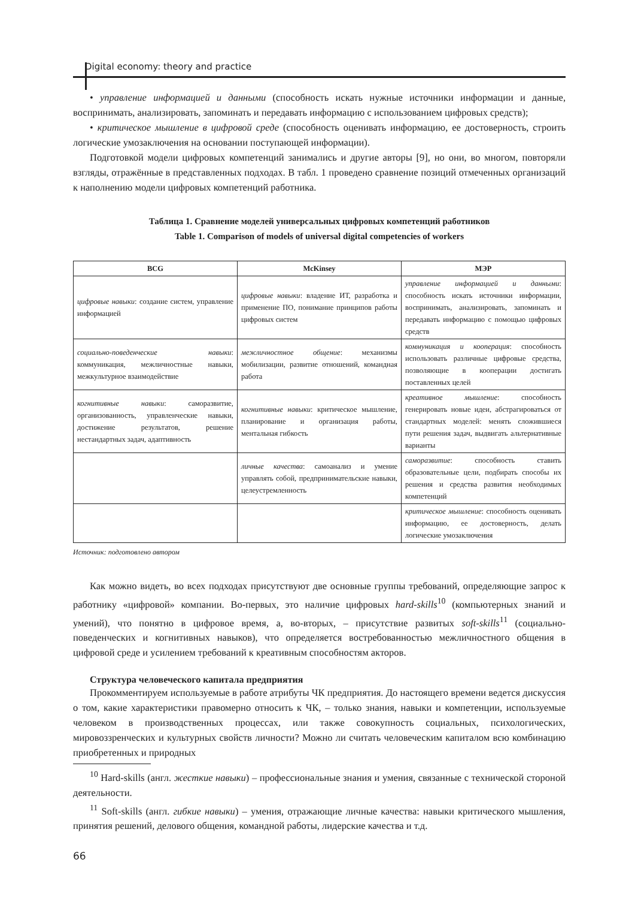Digital economy: theory and practice
• управление информацией и данными (способность искать нужные источники информации и данные, воспринимать, анализировать, запоминать и передавать информацию с использованием цифровых средств);
• критическое мышление в цифровой среде (способность оценивать информацию, ее достоверность, строить логические умозаключения на основании поступающей информации).
Подготовкой модели цифровых компетенций занимались и другие авторы [9], но они, во многом, повторяли взгляды, отражённые в представленных подходах. В табл. 1 проведено сравнение позиций отмеченных организаций к наполнению модели цифровых компетенций работника.
Таблица 1. Сравнение моделей универсальных цифровых компетенций работников
Table 1. Comparison of models of universal digital competencies of workers
| BCG | McKinsey | МЭР |
| --- | --- | --- |
| цифровые навыки : создание систем, управление информацией | цифровые навыки : владение ИТ, разработка и применение ПО, понимание принципов работы цифровых систем | управление информацией и данными : способность искать источники информации, воспринимать, анализировать, запоминать и передавать информацию с помощью цифровых средств |
| социально-поведенческие навыки : коммуникация, межличностные навыки, межкультурное взаимодействие | межличностное общение : механизмы мобилизации, развитие отношений, командная работа | коммуникация и кооперация : способность использовать различные цифровые средства, позволяющие в кооперации достигать поставленных целей |
| когнитивные навыки : саморазвитие, организованность, управленческие навыки, достижение результатов, решение нестандартных задач, адаптивность | когнитивные навыки : критическое мышление, планирование и организация работы, ментальная гибкость | креативное мышление : способность генерировать новые идеи, абстрагироваться от стандартных моделей: менять сложившиеся пути решения задач, выдвигать альтернативные варианты |
| | личные качества : самоанализ и умение управлять собой, предпринимательские навыки, целеустремленность | саморазвитие : способность ставить образовательные цели, подбирать способы их решения и средства развития необходимых компетенций |
| | | критическое мышление : способность оценивать информацию, ее достоверность, делать логические умозаключения |
Источник: подготовлено автором
Как можно видеть, во всех подходах присутствуют две основные группы требований, определяющие запрос к работнику «цифровой» компании. Во-первых, это наличие цифровых hard-skills<sup>10</sup> (компьютерных знаний и умений), что понятно в цифровое время, а, во-вторых, – присутствие развитых soft-skills<sup>11</sup> (социально-поведенческих и когнитивных навыков), что определяется востребованностью межличностного общения в цифровой среде и усилением требований к креативным способностям акторов.
Структура человеческого капитала предприятия
Прокомментируем используемые в работе атрибуты ЧК предприятия. До настоящего времени ведется дискуссия о том, какие характеристики правомерно относить к ЧК, – только знания, навыки и компетенции, используемые человеком в производственных процессах, или также совокупность социальных, психологических, мировоззренческих и культурных свойств личности? Можно ли считать человеческим капиталом всю комбинацию приобретенных и природных
<sup>10</sup> Hard-skills (англ. жесткие навыки) – профессиональные знания и умения, связанные с технической стороной деятельности.
<sup>11</sup> Soft-skills (англ. гибкие навыки) – умения, отражающие личные качества: навыки критического мышления, принятия решений, делового общения, командной работы, лидерские качества и т.д.
66